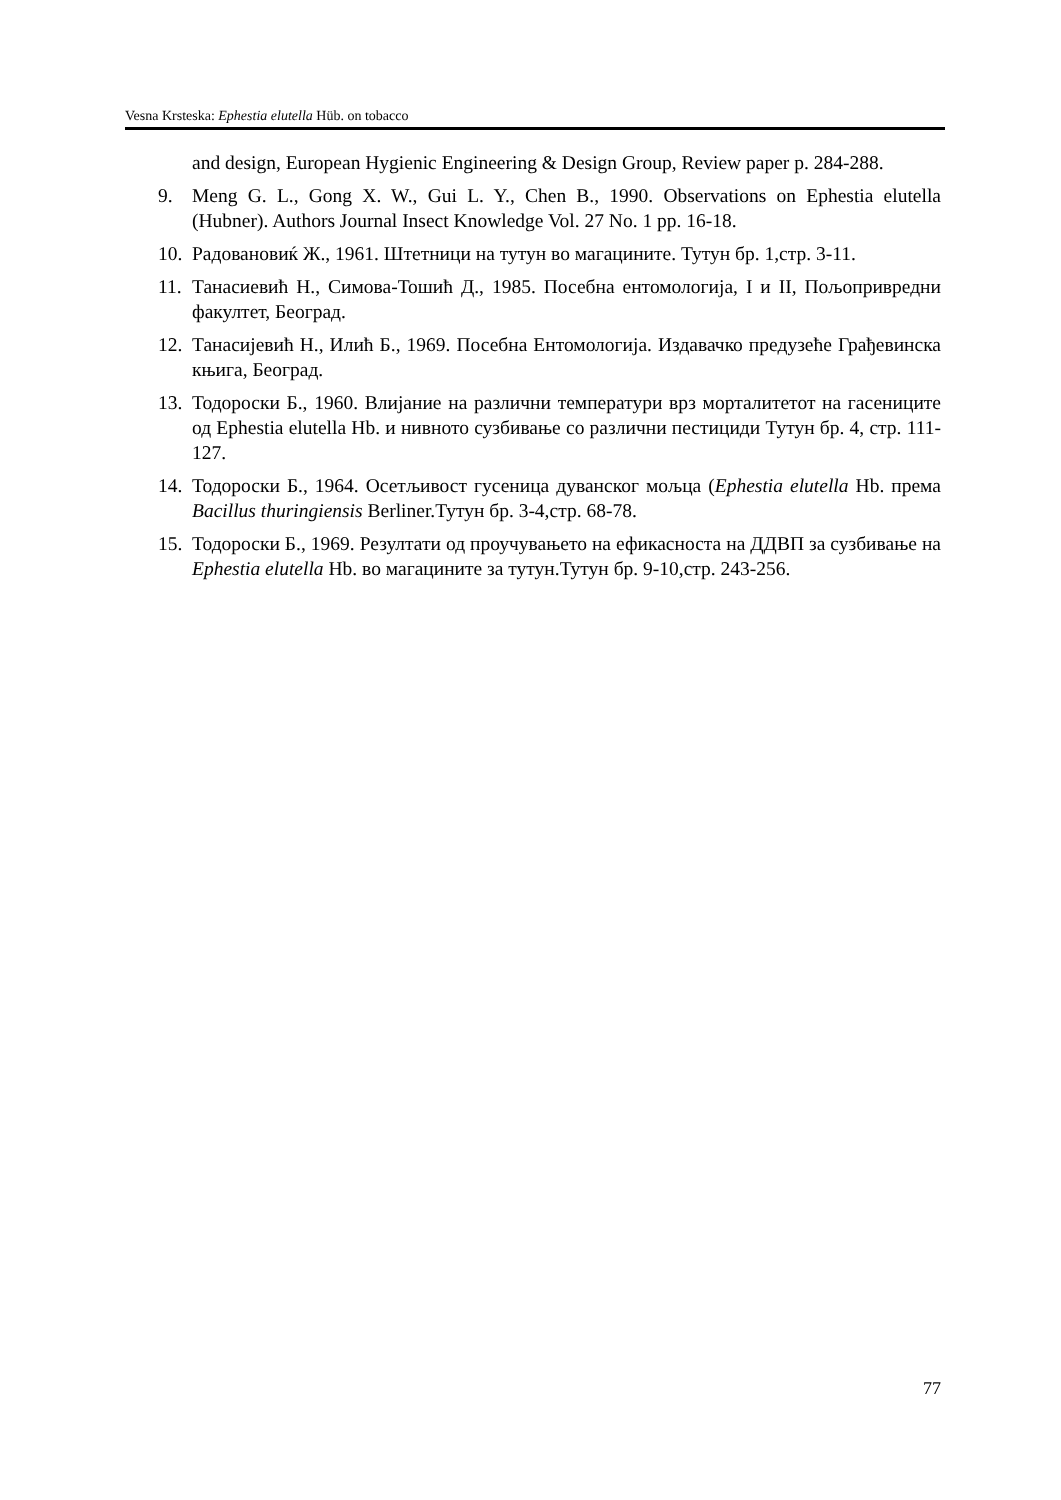Vesna Krsteska: Ephestia elutella Hüb. on tobacco
and design, European Hygienic Engineering & Design Group, Review paper p. 284-288.
9. Meng G. L., Gong X. W., Gui L. Y., Chen B., 1990. Observations on Ephestia elutella (Hubner). Authors Journal Insect Knowledge Vol. 27 No. 1 pp. 16-18.
10.
Радовановиќ Ж., 1961. Штетници на тутун во магацините. Тутун бр. 1,стр. 3-11.
11.
Танасиевић Н., Симова-Тошић Д., 1985. Посебна ентомологија, I и II, Пољопривредни факултет, Београд.
12.
Танасијевић Н., Илић Б., 1969. Посебна Ентомологија. Издавачко предузеће Грађевинска књига, Београд.
13.
Тодороски Б., 1960. Влијание на различни температури врз морталитетот на гасениците од Ephestia elutella Hb. и нивното сузбивање со различни пестициди Тутун бр. 4, стр. 111-127.
14.
Тодороски Б., 1964. Осетљивост гусеница дуванског мољца (Ephestia elutella Hb. према Bacillus thuringiensis Berliner.Тутун бр. 3-4,стр. 68-78.
15.
Тодороски Б., 1969. Резултати од проучувањето на ефикасноста на ДДВП за сузбивање на Ephestia elutella Hb. во магацините за тутун.Тутун бр. 9-10,стр. 243-256.
77